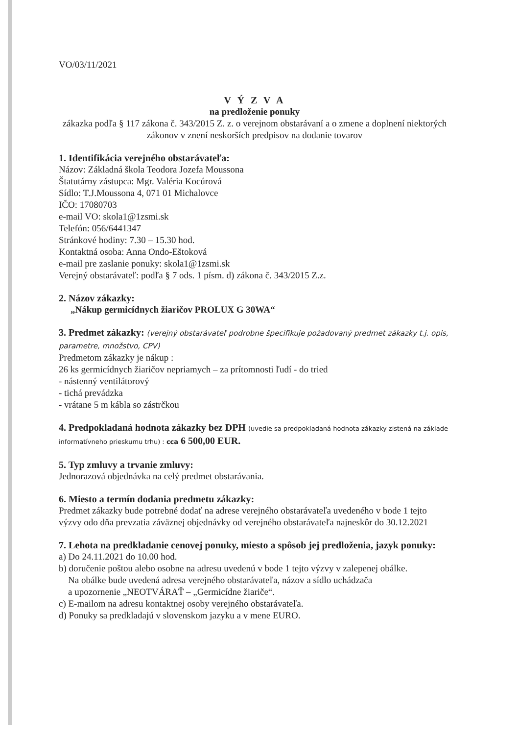VO/03/11/2021
V Ý Z V A
na predloženie ponuky
zákazka podľa § 117 zákona č. 343/2015 Z. z. o verejnom obstarávaní a o zmene a doplnení niektorých zákonov v znení neskorších predpisov na dodanie tovarov
1. Identifikácia verejného obstarávateľa:
Názov: Základná škola Teodora Jozefa Moussona
Štatutárny zástupca: Mgr. Valéria Kocúrová
Sídlo: T.J.Moussona 4, 071 01 Michalovce
IČO: 17080703
e-mail VO: skola1@1zsmi.sk
Telefón: 056/6441347
Stránkové hodiny: 7.30 – 15.30 hod.
Kontaktná osoba: Anna Ondo-Eštoková
e-mail pre zaslanie ponuky: skola1@1zsmi.sk
Verejný obstarávateľ: podľa § 7 ods. 1 písm. d) zákona č. 343/2015 Z.z.
2. Názov zákazky:
„Nákup germicídnych žiaričov PROLUX G 30WA“
3. Predmet zákazky: (verejný obstarávateľ podrobne špecifikuje požadovaný predmet zákazky t.j. opis, parametre, množstvo, CPV)
Predmetom zákazky je nákup :
26 ks germicídnych žiaričov nepriamych – za prítomnosti ľudí - do tried
- nástenný ventilátorový
- tichá prevádzka
- vrátane 5 m kábla so zástrčkou
4. Predpokladaná hodnota zákazky bez DPH (uvedie sa predpokladaná hodnota zákazky zistená na základe informatívneho prieskumu trhu) : cca 6 500,00 EUR.
5. Typ zmluvy a trvanie zmluvy:
Jednorazová objednávka na celý predmet obstarávania.
6. Miesto a termín dodania predmetu zákazky:
Predmet zákazky bude potrebné dodať na adrese verejného obstarávateľa uvedeného v bode 1 tejto výzvy odo dňa prevzatia záväznej objednávky od verejného obstarávateľa najneskôr do 30.12.2021
7. Lehota na predkladanie cenovej ponuky, miesto a spôsob jej predloženia, jazyk ponuky:
a) Do 24.11.2021 do 10.00 hod.
b) doručenie poštou alebo osobne na adresu uvedenú v bode 1 tejto výzvy v zalepenej obálke.
Na obálke bude uvedená adresa verejného obstarávateľa, názov a sídlo uchádzača
a upozornenie „NEOTVÁRAŤ – „Germicídne žiariče“.
c) E-mailom na adresu kontaktnej osoby verejného obstarávateľa.
d) Ponuky sa predkladajú v slovenskom jazyku a v mene EURO.